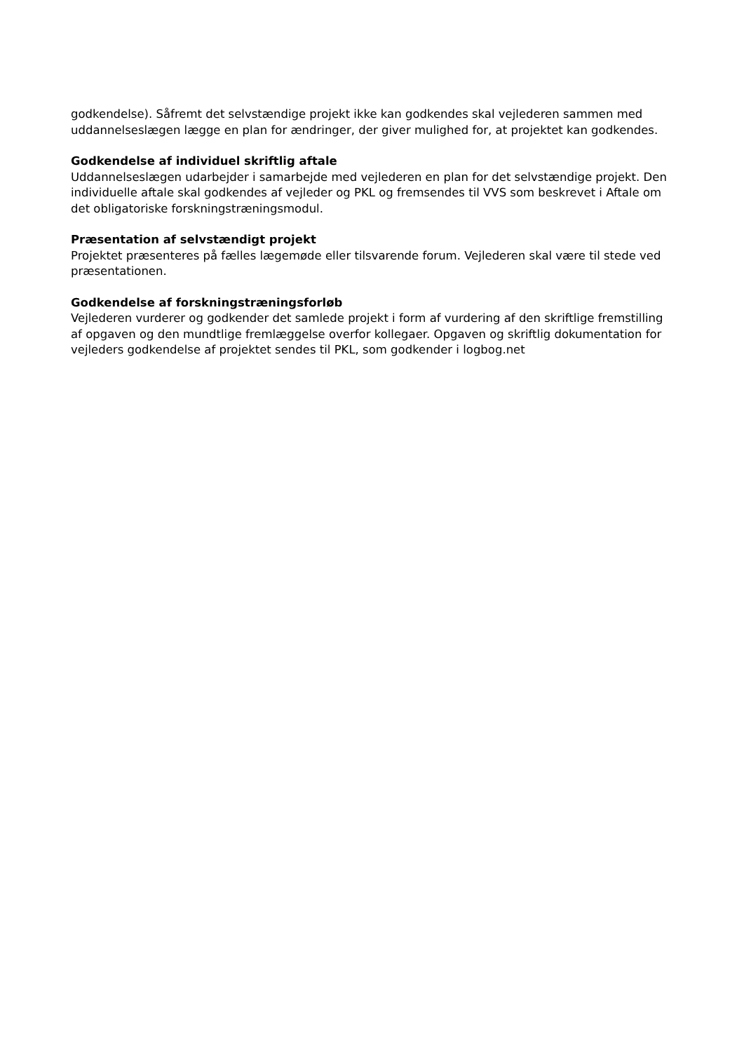godkendelse). Såfremt det selvstændige projekt ikke kan godkendes skal vejlederen sammen med uddannelseslægen lægge en plan for ændringer, der giver mulighed for, at projektet kan godkendes.
Godkendelse af individuel skriftlig aftale
Uddannelseslægen udarbejder i samarbejde med vejlederen en plan for det selvstændige projekt. Den individuelle aftale skal godkendes af vejleder og PKL og fremsendes til VVS som beskrevet i Aftale om det obligatoriske forskningstræningsmodul.
Præsentation af selvstændigt projekt
Projektet præsenteres på fælles lægemøde eller tilsvarende forum. Vejlederen skal være til stede ved præsentationen.
Godkendelse af forskningstræningsforløb
Vejlederen vurderer og godkender det samlede projekt i form af vurdering af den skriftlige fremstilling af opgaven og den mundtlige fremlæggelse overfor kollegaer. Opgaven og skriftlig dokumentation for vejleders godkendelse af projektet sendes til PKL, som godkender i logbog.net